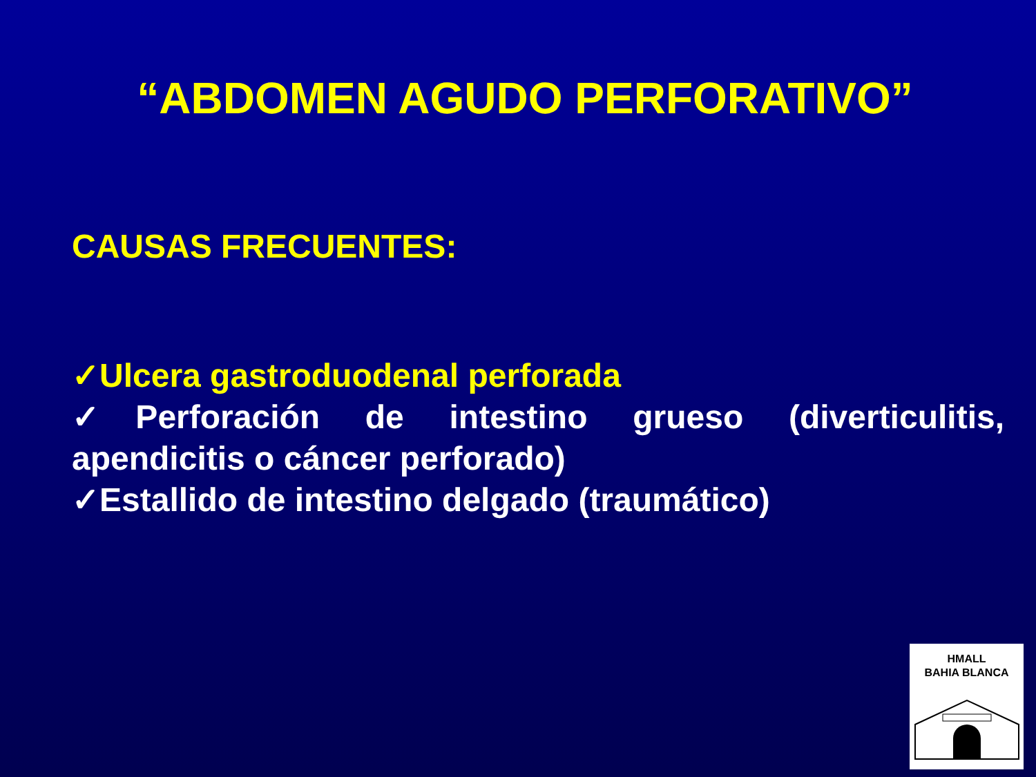“ABDOMEN AGUDO PERFORATIVO”
CAUSAS FRECUENTES:
✓Ulcera gastroduodenal perforada
✓Perforación de intestino grueso (diverticulitis, apendicitis o cáncer perforado)
✓Estallido de intestino delgado (traumático)
HMALL
BAHIA BLANCA